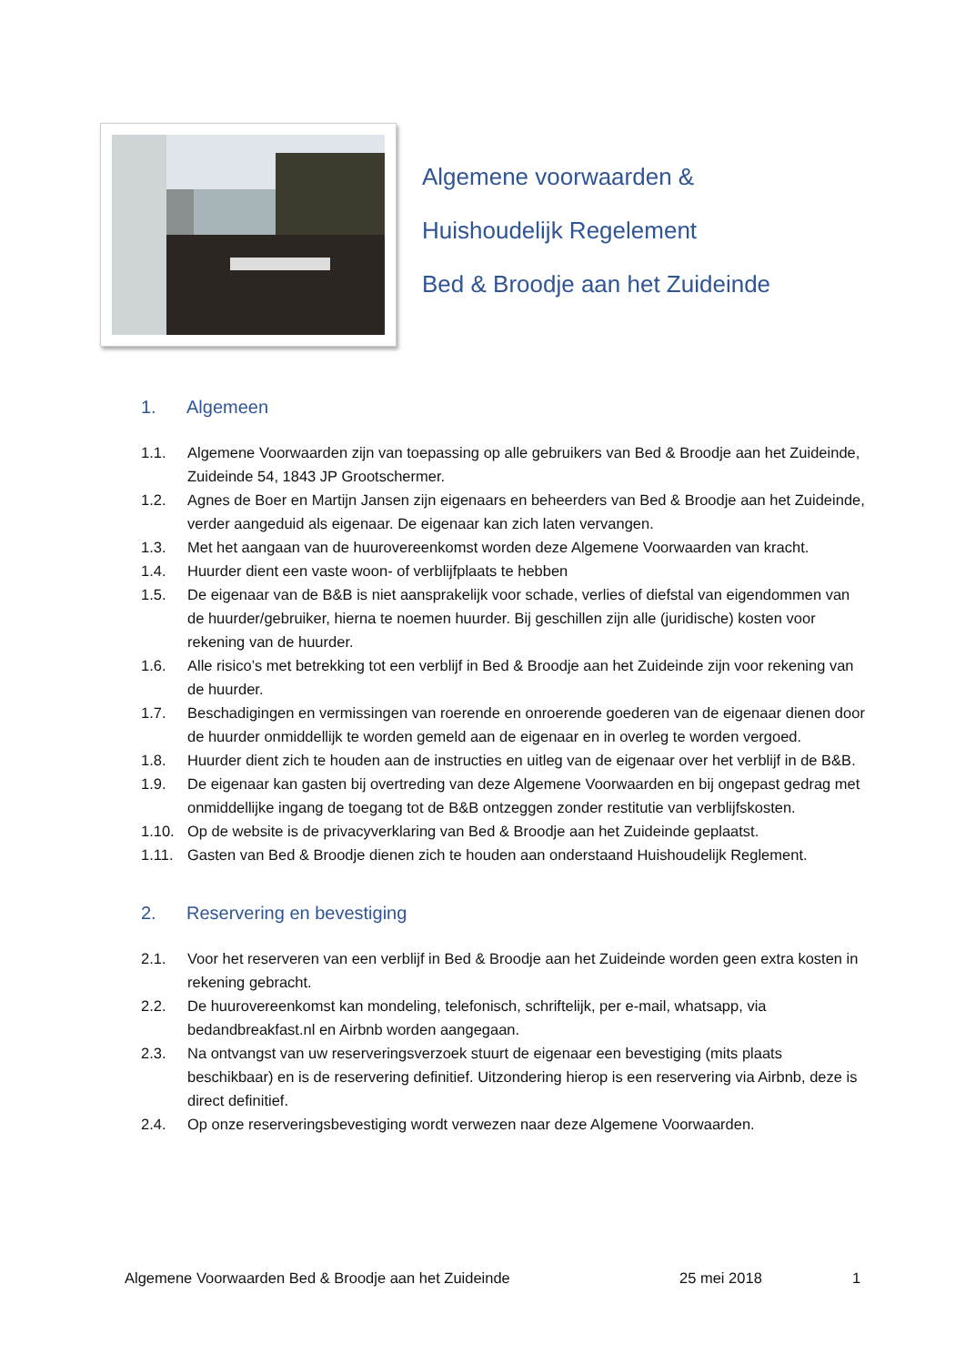Algemene voorwaarden &
Huishoudelijk Regelement
Bed & Broodje aan het Zuideinde
1. Algemeen
1.1. Algemene Voorwaarden zijn van toepassing op alle gebruikers van Bed & Broodje aan het Zuideinde, Zuideinde 54, 1843 JP Grootschermer.
1.2. Agnes de Boer en Martijn Jansen zijn eigenaars en beheerders van Bed & Broodje aan het Zuideinde, verder aangeduid als eigenaar. De eigenaar kan zich laten vervangen.
1.3. Met het aangaan van de huurovereenkomst worden deze Algemene Voorwaarden van kracht.
1.4. Huurder dient een vaste woon- of verblijfplaats te hebben
1.5. De eigenaar van de B&B is niet aansprakelijk voor schade, verlies of diefstal van eigendommen van de huurder/gebruiker, hierna te noemen huurder. Bij geschillen zijn alle (juridische) kosten voor rekening van de huurder.
1.6. Alle risico’s met betrekking tot een verblijf in Bed & Broodje aan het Zuideinde zijn voor rekening van de huurder.
1.7. Beschadigingen en vermissingen van roerende en onroerende goederen van de eigenaar dienen door de huurder onmiddellijk te worden gemeld aan de eigenaar en in overleg te worden vergoed.
1.8. Huurder dient zich te houden aan de instructies en uitleg van de eigenaar over het verblijf in de B&B.
1.9. De eigenaar kan gasten bij overtreding van deze Algemene Voorwaarden en bij ongepast gedrag met onmiddellijke ingang de toegang tot de B&B ontzeggen zonder restitutie van verblijfskosten.
1.10. Op de website is de privacyverklaring van Bed & Broodje aan het Zuideinde geplaatst.
1.11. Gasten van Bed & Broodje dienen zich te houden aan onderstaand Huishoudelijk Reglement.
2. Reservering en bevestiging
2.1. Voor het reserveren van een verblijf in Bed & Broodje aan het Zuideinde worden geen extra kosten in rekening gebracht.
2.2. De huurovereenkomst kan mondeling, telefonisch, schriftelijk, per e-mail, whatsapp, via bedandbreakfast.nl en Airbnb worden aangegaan.
2.3. Na ontvangst van uw reserveringsverzoek stuurt de eigenaar een bevestiging (mits plaats beschikbaar) en is de reservering definitief. Uitzondering hierop is een reservering via Airbnb, deze is direct definitief.
2.4. Op onze reserveringsbevestiging wordt verwezen naar deze Algemene Voorwaarden.
Algemene Voorwaarden Bed & Broodje aan het Zuideinde 25 mei 2018 1